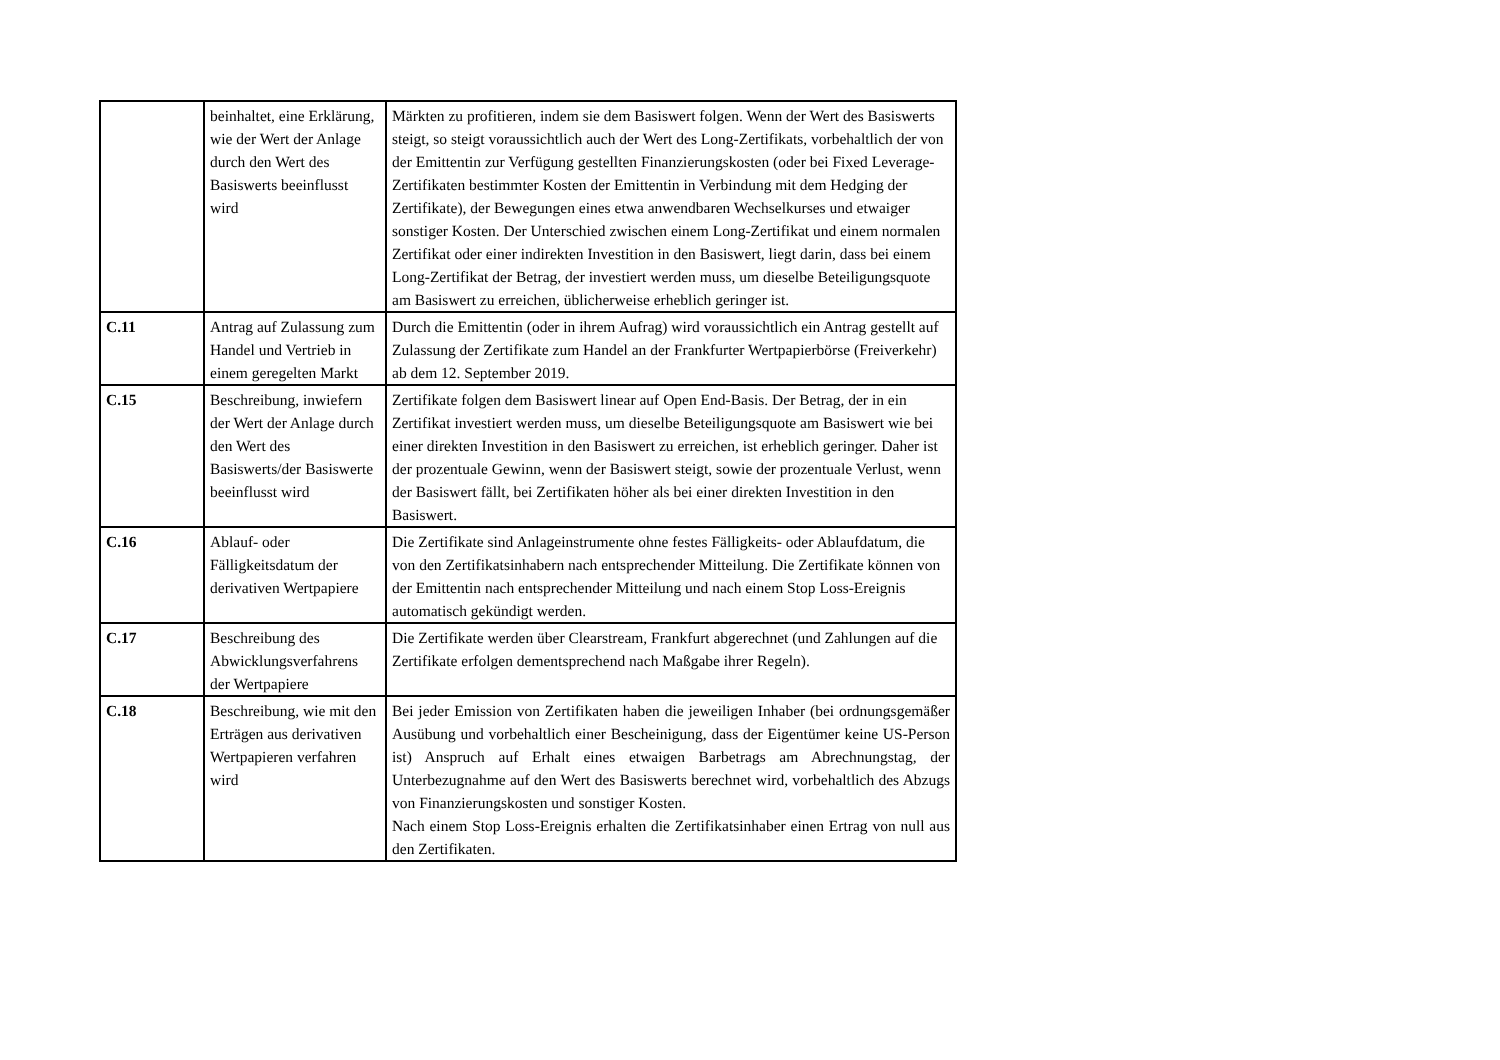| | beinhaltet, eine Erklärung, wie der Wert der Anlage durch den Wert des Basiswerts beeinflusst wird | Märkten zu profitieren, indem sie dem Basiswert folgen. Wenn der Wert des Basiswerts steigt, so steigt voraussichtlich auch der Wert des Long-Zertifikats, vorbehaltlich der von der Emittentin zur Verfügung gestellten Finanzierungskosten (oder bei Fixed Leverage-Zertifikaten bestimmter Kosten der Emittentin in Verbindung mit dem Hedging der Zertifikate), der Bewegungen eines etwa anwendbaren Wechselkurses und etwaiger sonstiger Kosten. Der Unterschied zwischen einem Long-Zertifikat und einem normalen Zertifikat oder einer indirekten Investition in den Basiswert, liegt darin, dass bei einem Long-Zertifikat der Betrag, der investiert werden muss, um dieselbe Beteiligungsquote am Basiswert zu erreichen, üblicherweise erheblich geringer ist. |
| C.11 | Antrag auf Zulassung zum Handel und Vertrieb in einem geregelten Markt | Durch die Emittentin (oder in ihrem Aufrag) wird voraussichtlich ein Antrag gestellt auf Zulassung der Zertifikate zum Handel an der Frankfurter Wertpapierbörse (Freiverkehr) ab dem 12. September 2019. |
| C.15 | Beschreibung, inwiefern der Wert der Anlage durch den Wert des Basiswerts/der Basiswerte beeinflusst wird | Zertifikate folgen dem Basiswert linear auf Open End-Basis. Der Betrag, der in ein Zertifikat investiert werden muss, um dieselbe Beteiligungsquote am Basiswert wie bei einer direkten Investition in den Basiswert zu erreichen, ist erheblich geringer. Daher ist der prozentuale Gewinn, wenn der Basiswert steigt, sowie der prozentuale Verlust, wenn der Basiswert fällt, bei Zertifikaten höher als bei einer direkten Investition in den Basiswert. |
| C.16 | Ablauf- oder Fälligkeitsdatum der derivativen Wertpapiere | Die Zertifikate sind Anlageinstrumente ohne festes Fälligkeits- oder Ablaufdatum, die von den Zertifikatsinhabern nach entsprechender Mitteilung. Die Zertifikate können von der Emittentin nach entsprechender Mitteilung und nach einem Stop Loss-Ereignis automatisch gekündigt werden. |
| C.17 | Beschreibung des Abwicklungsverfahrens der Wertpapiere | Die Zertifikate werden über Clearstream, Frankfurt abgerechnet (und Zahlungen auf die Zertifikate erfolgen dementsprechend nach Maßgabe ihrer Regeln). |
| C.18 | Beschreibung, wie mit den Erträgen aus derivativen Wertpapieren verfahren wird | Bei jeder Emission von Zertifikaten haben die jeweiligen Inhaber (bei ordnungsgemäßer Ausübung und vorbehaltlich einer Bescheinigung, dass der Eigentümer keine US-Person ist) Anspruch auf Erhalt eines etwaigen Barbetrags am Abrechnungstag, der Unterbezugnahme auf den Wert des Basiswerts berechnet wird, vorbehaltlich des Abzugs von Finanzierungskosten und sonstiger Kosten. Nach einem Stop Loss-Ereignis erhalten die Zertifikatsinhaber einen Ertrag von null aus den Zertifikaten. |